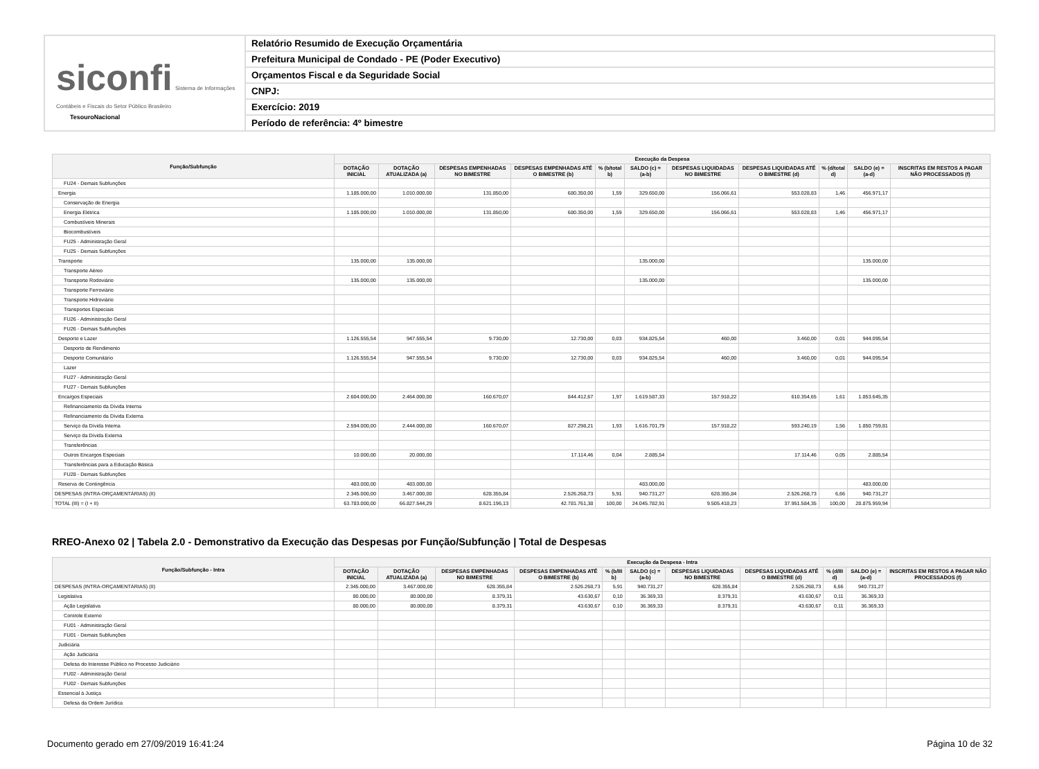siconfi Sistema de Informações Contábeis e Fiscais do Setor Público Brasileiro
TesouroNacional
Relatório Resumido de Execução Orçamentária
Prefeitura Municipal de Condado - PE (Poder Executivo)
Orçamentos Fiscal e da Seguridade Social
CNPJ:
Exercício: 2019
Período de referência: 4º bimestre
| Função/Subfunção | Execução da Despesa | | | | | | | | | | |
| --- | --- | --- | --- | --- | --- | --- | --- | --- | --- | --- | --- |
| | DOTAÇÃO INICIAL | DOTAÇÃO ATUALIZADA (a) | DESPESAS EMPENHADAS NO BIMESTRE | DESPESAS EMPENHADAS ATÉ O BIMESTRE (b) | % (b/total b) | SALDO (c) = (a-b) | DESPESAS LIQUIDADAS NO BIMESTRE | DESPESAS LIQUIDADAS ATÉ O BIMESTRE (d) | % (d/total d) | SALDO (e) = (a-d) | INSCRITAS EM RESTOS A PAGAR NÃO PROCESSADOS (f) |
| FU24 - Demais Subfunções | | | | | | | | | | | |
| Energia | 1.185.000,00 | 1.010.000,00 | 131.850,00 | 680.350,00 | 1,59 | 329.650,00 | 156.066,61 | 553.028,83 | 1,46 | 456.971,17 | |
| Conservação de Energia | | | | | | | | | | | |
| Energia Elétrica | 1.185.000,00 | 1.010.000,00 | 131.850,00 | 680.350,00 | 1,59 | 329.650,00 | 156.066,61 | 553.028,83 | 1,46 | 456.971,17 | |
| Combustíveis Minerais | | | | | | | | | | | |
| Biocombustíveis | | | | | | | | | | | |
| FU25 - Administração Geral | | | | | | | | | | | |
| FU25 - Demais Subfunções | | | | | | | | | | | |
| Transporte | 135.000,00 | 135.000,00 | | | | 135.000,00 | | | | 135.000,00 | |
| Transporte Aéreo | | | | | | | | | | | |
| Transporte Rodoviário | 135.000,00 | 135.000,00 | | | | 135.000,00 | | | | 135.000,00 | |
| Transporte Ferroviário | | | | | | | | | | | |
| Transporte Hidroviário | | | | | | | | | | | |
| Transportes Especiais | | | | | | | | | | | |
| FU26 - Administração Geral | | | | | | | | | | | |
| FU26 - Demais Subfunções | | | | | | | | | | | |
| Desporto e Lazer | 1.126.555,54 | 947.555,54 | 9.730,00 | 12.730,00 | 0,03 | 934.825,54 | 460,00 | 3.460,00 | 0,01 | 944.095,54 | |
| Desporto de Rendimento | | | | | | | | | | | |
| Desporto Comunitário | 1.126.555,54 | 947.555,54 | 9.730,00 | 12.730,00 | 0,03 | 934.825,54 | 460,00 | 3.460,00 | 0,01 | 944.095,54 | |
| Lazer | | | | | | | | | | | |
| FU27 - Administração Geral | | | | | | | | | | | |
| FU27 - Demais Subfunções | | | | | | | | | | | |
| Encargos Especiais | 2.604.000,00 | 2.464.000,00 | 160.670,07 | 844.412,67 | 1,97 | 1.619.587,33 | 157.918,22 | 610.354,65 | 1,61 | 1.853.645,35 | |
| Refinanciamento da Dívida Interna | | | | | | | | | | | |
| Refinanciamento da Dívida Externa | | | | | | | | | | | |
| Serviço da Dívida Interna | 2.594.000,00 | 2.444.000,00 | 160.670,07 | 827.298,21 | 1,93 | 1.616.701,79 | 157.918,22 | 593.240,19 | 1,56 | 1.850.759,81 | |
| Serviço da Dívida Externa | | | | | | | | | | | |
| Transferências | | | | | | | | | | | |
| Outros Encargos Especiais | 10.000,00 | 20.000,00 | | 17.114,46 | 0,04 | 2.885,54 | | 17.114,46 | 0,05 | 2.885,54 | |
| Transferências para a Educação Básica | | | | | | | | | | | |
| FU28 - Demais Subfunções | | | | | | | | | | | |
| Reserva de Contingência | 483.000,00 | 483.000,00 | | | | 483.000,00 | | | | 483.000,00 | |
| DESPESAS (INTRA-ORÇAMENTÁRIAS) (II) | 2.345.000,00 | 3.467.000,00 | 628.355,84 | 2.526.268,73 | 5,91 | 940.731,27 | 628.355,84 | 2.526.268,73 | 6,66 | 940.731,27 | |
| TOTAL (III) = (I + II) | 63.783.000,00 | 66.827.544,29 | 8.621.196,13 | 42.781.761,38 | 100,00 | 24.045.782,91 | 9.505.418,23 | 37.951.584,35 | 100,00 | 28.875.959,94 | |
RREO-Anexo 02 | Tabela 2.0 - Demonstrativo da Execução das Despesas por Função/Subfunção | Total de Despesas
| Função/Subfunção - Intra | Execução da Despesa - Intra | | | | | | | | | | |
| --- | --- | --- | --- | --- | --- | --- | --- | --- | --- | --- | --- |
| | DOTAÇÃO INICIAL | DOTAÇÃO ATUALIZADA (a) | DESPESAS EMPENHADAS NO BIMESTRE | DESPESAS EMPENHADAS ATÉ O BIMESTRE (b) | % (b/III b) | SALDO (c) = (a-b) | DESPESAS LIQUIDADAS NO BIMESTRE | DESPESAS LIQUIDADAS ATÉ O BIMESTRE (d) | % (d/III d) | SALDO (e) = (a-d) | INSCRITAS EM RESTOS A PAGAR NÃO PROCESSADOS (f) |
| DESPESAS (INTRA-ORÇAMENTÁRIAS) (II) | 2.345.000,00 | 3.467.000,00 | 628.355,84 | 2.526.268,73 | 5,91 | 940.731,27 | 628.355,84 | 2.526.268,73 | 6,66 | 940.731,27 | |
| Legislativa | 80.000,00 | 80.000,00 | 8.379,31 | 43.630,67 | 0,10 | 36.369,33 | 8.379,31 | 43.630,67 | 0,11 | 36.369,33 | |
| Ação Legislativa | 80.000,00 | 80.000,00 | 8.379,31 | 43.630,67 | 0,10 | 36.369,33 | 8.379,31 | 43.630,67 | 0,11 | 36.369,33 | |
| Controle Externo | | | | | | | | | | | |
| FU01 - Administração Geral | | | | | | | | | | | |
| FU01 - Demais Subfunções | | | | | | | | | | | |
| Judiciária | | | | | | | | | | | |
| Ação Judiciária | | | | | | | | | | | |
| Defesa do Interesse Público no Processo Judiciário | | | | | | | | | | | |
| FU02 - Administração Geral | | | | | | | | | | | |
| FU02 - Demais Subfunções | | | | | | | | | | | |
| Essencial à Justiça | | | | | | | | | | | |
| Defesa da Ordem Jurídica | | | | | | | | | | | |
Documento gerado em 27/09/2019 16:41:24 Página 10 de 32